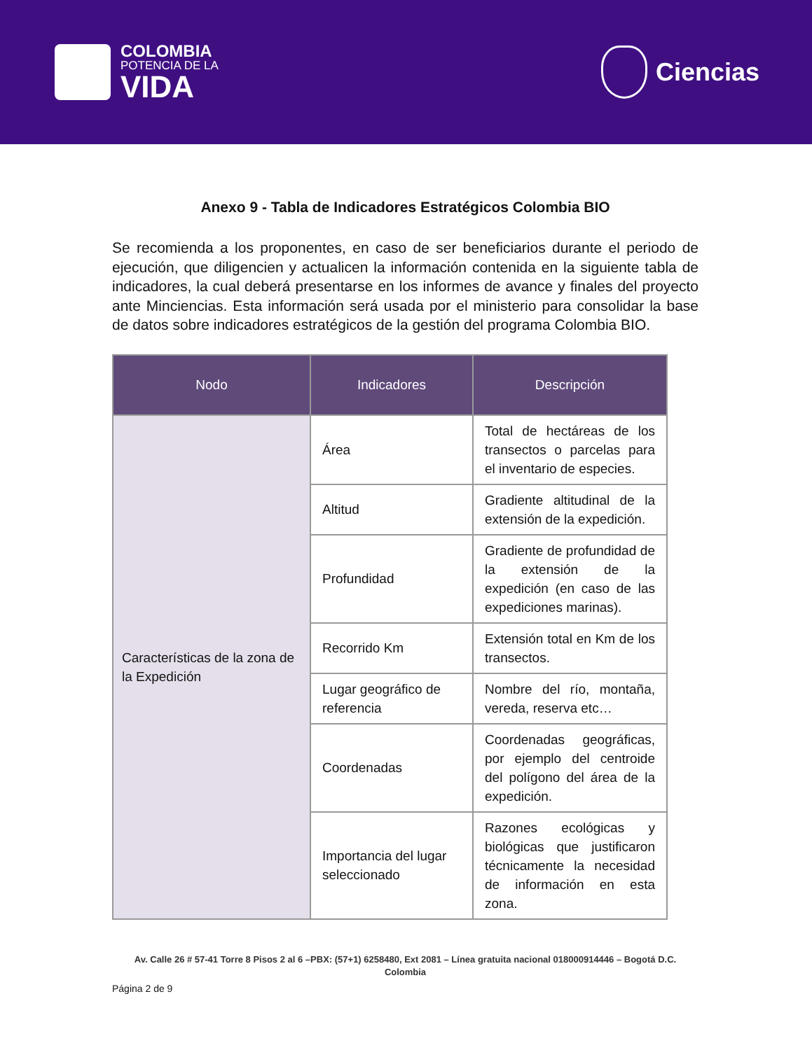COLOMBIA
POTENCIA DE LA
VIDA
Ciencias
Anexo 9 - Tabla de Indicadores Estratégicos Colombia BIO
Se recomienda a los proponentes, en caso de ser beneficiarios durante el periodo de ejecución, que diligencien y actualicen la información contenida en la siguiente tabla de indicadores, la cual deberá presentarse en los informes de avance y finales del proyecto ante Minciencias. Esta información será usada por el ministerio para consolidar la base de datos sobre indicadores estratégicos de la gestión del programa Colombia BIO.
| Nodo | Indicadores | Descripción |
| --- | --- | --- |
| Características de la zona de la Expedición | Área | Total de hectáreas de los transectos o parcelas para el inventario de especies. |
| | Altitud | Gradiente altitudinal de la extensión de la expedición. |
| | Profundidad | Gradiente de profundidad de la extensión de la expedición (en caso de las expediciones marinas). |
| | Recorrido Km | Extensión total en Km de los transectos. |
| | Lugar geográfico de referencia | Nombre del río, montaña, vereda, reserva etc… |
| | Coordenadas | Coordenadas geográficas, por ejemplo del centroide del polígono del área de la expedición. |
| | Importancia del lugar seleccionado | Razones ecológicas y biológicas que justificaron técnicamente la necesidad de información en esta zona. |
Av. Calle 26 # 57-41 Torre 8 Pisos 2 al 6 –PBX: (57+1) 6258480, Ext 2081 – Línea gratuita nacional 018000914446 – Bogotá D.C.
Colombia
Página 2 de 9